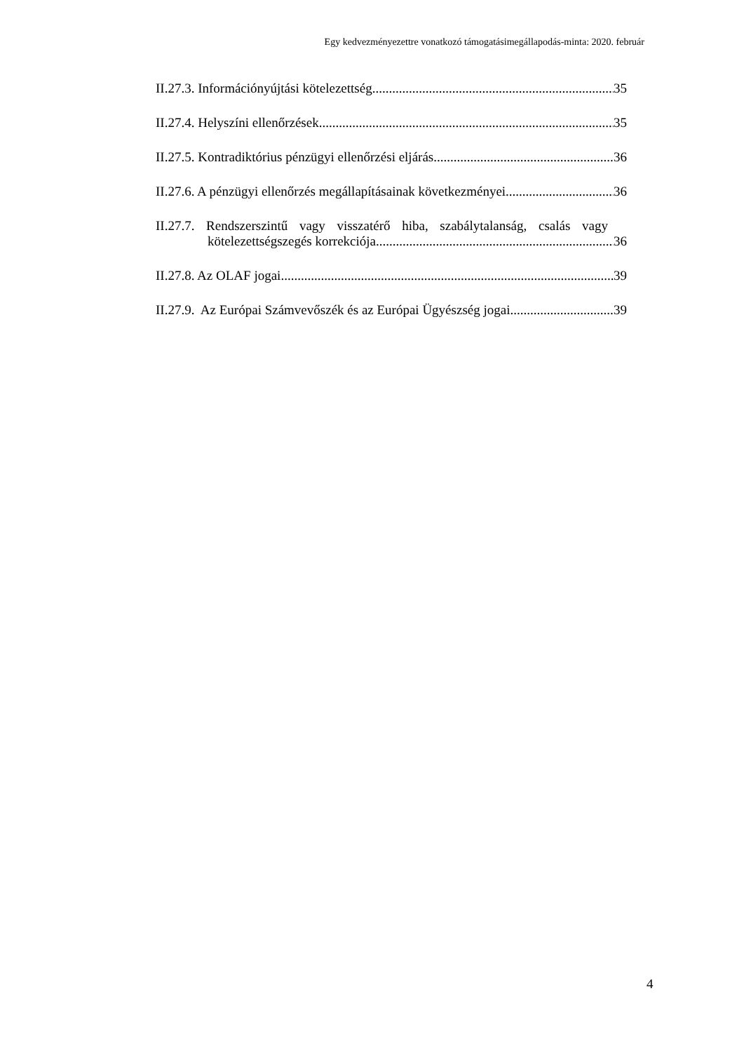Egy kedvezményezettre vonatkozó támogatásimegállapodás-minta: 2020. február
II.27.3. Információnyújtási kötelezettség 35
II.27.4. Helyszíni ellenőrzések 35
II.27.5. Kontradiktórius pénzügyi ellenőrzési eljárás 36
II.27.6. A pénzügyi ellenőrzés megállapításainak következményei 36
II.27.7. Rendszerszintű vagy visszatérő hiba, szabálytalanság, csalás vagy
kötelezettségszegés korrekciója 36
II.27.8. Az OLAF jogai 39
II.27.9. Az Európai Számvevőszék és az Európai Ügyészség jogai 39
4